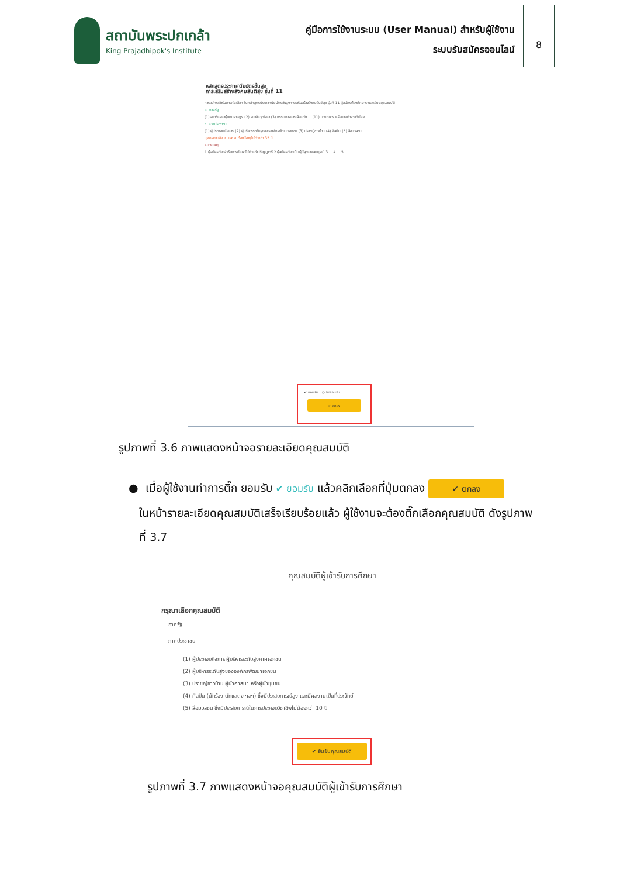สถาบันพระปกเกล้า
King Prajadhipok's Institute
คู่มือการใช้งานระบบ (User Manual) สำหรับผู้ใช้งาน
ระบบรับสมัครออนไลน์
8
หลักสูตรประกาศนียบัตรชั้นสูง
การเสริมสร้างสังคมสันติสุข รุ่นที่ 11
การสมัครเข้ารับการคัดเลือก ในหลักสูตรประกาศนียบัตรชั้นสูงการเสริมสร้างสังคมสันติสุข รุ่นที่ 11 ผู้สมัครต้องศึกษารายละเอียดคุณสมบัติ
ก. ภาครัฐ
(1) สมาชิกสภาผู้แทนราษฎร (2) สมาชิกวุฒิสภา (3) กรรมการการเลือกตั้ง ... (11) นายทหาร หรือนายตำรวจที่มียศ
ข. ภาคประชาชน
(1) ผู้ประกอบกิจการ (2) ผู้บริหารระดับสูงขององค์กรพัฒนาเอกชน (3) ปราชญ์ชาวบ้าน (4) ศิลปิน (5) สื่อมวลชน
บุคคลตามข้อ ก. และ ข. ต้องมีอายุไม่ต่ำกว่า 35 ปี
หมายเหตุ
1 ผู้สมัครต้องสำเร็จการศึกษาไม่ต่ำกว่าปริญญาตรี 2 ผู้สมัครต้องเป็นผู้มีสุขภาพสมบูรณ์ 3 ... 4 ... 5 ...
✔ ยอมรับ ○ ไม่ยอมรับ
✔ ตกลง
รูปภาพที่ 3.6 ภาพแสดงหน้าจอรายละเอียดคุณสมบัติ
● เมื่อผู้ใช้งานทำการติ๊ก ยอมรับ ✔ ยอมรับ แล้วคลิกเลือกที่ปุ่มตกลง ✔ ตกลง
ในหน้ารายละเอียดคุณสมบัติเสร็จเรียบร้อยแล้ว ผู้ใช้งานจะต้องติ๊กเลือกคุณสมบัติ ดังรูปภาพ
ที่ 3.7
คุณสมบัติผู้เข้ารับการศึกษา
กรุณาเลือกคุณสมบัติ
ภาครัฐ
ภาคประชาชน
(1) ผู้ประกอบกิจการ ผู้บริหารระดับสูงภาคเอกชน
(2) ผู้บริหารระดับสูงขององค์กรพัฒนาเอกชน
(3) ปราชญ์ชาวบ้าน ผู้นำศาสนา หรือผู้นำชุมชน
(4) ศิลปิน (นักร้อง นักแสดง ฯลฯ) ซึ่งมีประสบการณ์สูง และมีผลงานเป็นที่ประจักษ์
(5) สื่อมวลชน ซึ่งมีประสบการณ์ในการประกอบวิชาชีพไม่น้อยกว่า 10 ปี
✔ ยืนยันคุณสมบัติ
รูปภาพที่ 3.7 ภาพแสดงหน้าจอคุณสมบัติผู้เข้ารับการศึกษา